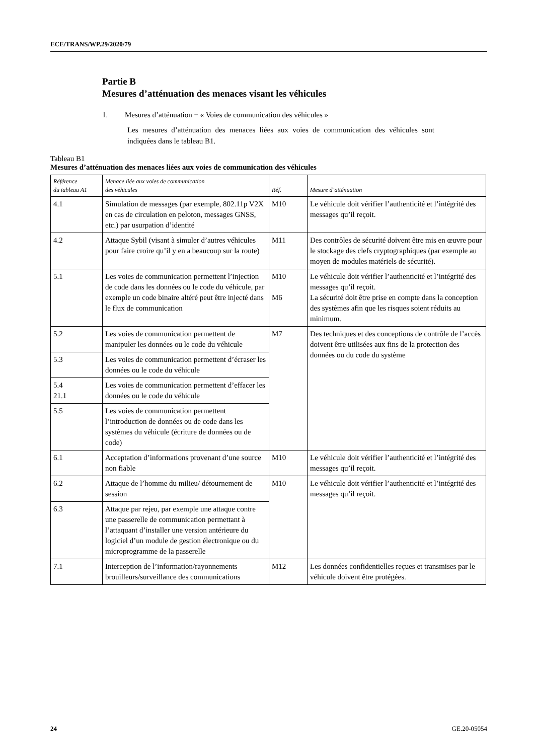ECE/TRANS/WP.29/2020/79
Partie B
Mesures d’atténuation des menaces visant les véhicules
1. Mesures d’atténuation − « Voies de communication des véhicules »
Les mesures d’atténuation des menaces liées aux voies de communication des véhicules sont indiquées dans le tableau B1.
Tableau B1
Mesures d’atténuation des menaces liées aux voies de communication des véhicules
| Référence du tableau A1 | Menace liée aux voies de communication des véhicules | Réf. | Mesure d’atténuation |
| --- | --- | --- | --- |
| 4.1 | Simulation de messages (par exemple, 802.11p V2X en cas de circulation en peloton, messages GNSS, etc.) par usurpation d’identité | M10 | Le véhicule doit vérifier l’authenticité et l’intégrité des messages qu’il reçoit. |
| 4.2 | Attaque Sybil (visant à simuler d’autres véhicules pour faire croire qu’il y en a beaucoup sur la route) | M11 | Des contrôles de sécurité doivent être mis en œuvre pour le stockage des clefs cryptographiques (par exemple au moyen de modules matériels de sécurité). |
| 5.1 | Les voies de communication permettent l’injection de code dans les données ou le code du véhicule, par exemple un code binaire altéré peut être injecté dans le flux de communication | M10 M6 | Le véhicule doit vérifier l’authenticité et l’intégrité des messages qu’il reçoit. La sécurité doit être prise en compte dans la conception des systèmes afin que les risques soient réduits au minimum. |
| 5.2 | Les voies de communication permettent de manipuler les données ou le code du véhicule | M7 | Des techniques et des conceptions de contrôle de l’accès doivent être utilisées aux fins de la protection des données ou du code du système |
| 5.3 | Les voies de communication permettent d’écraser les données ou le code du véhicule | | |
| 5.4 21.1 | Les voies de communication permettent d’effacer les données ou le code du véhicule | | |
| 5.5 | Les voies de communication permettent l’introduction de données ou de code dans les systèmes du véhicule (écriture de données ou de code) | | |
| 6.1 | Acceptation d’informations provenant d’une source non fiable | M10 | Le véhicule doit vérifier l’authenticité et l’intégrité des messages qu’il reçoit. |
| 6.2 | Attaque de l’homme du milieu/ détournement de session | M10 | Le véhicule doit vérifier l’authenticité et l’intégrité des messages qu’il reçoit. |
| 6.3 | Attaque par rejeu, par exemple une attaque contre une passerelle de communication permettant à l’attaquant d’installer une version antérieure du logiciel d’un module de gestion électronique ou du microprogramme de la passerelle | | |
| 7.1 | Interception de l’information/rayonnements brouilleurs/surveillance des communications | M12 | Les données confidentielles reçues et transmises par le véhicule doivent être protégées. |
24 GE.20-05054